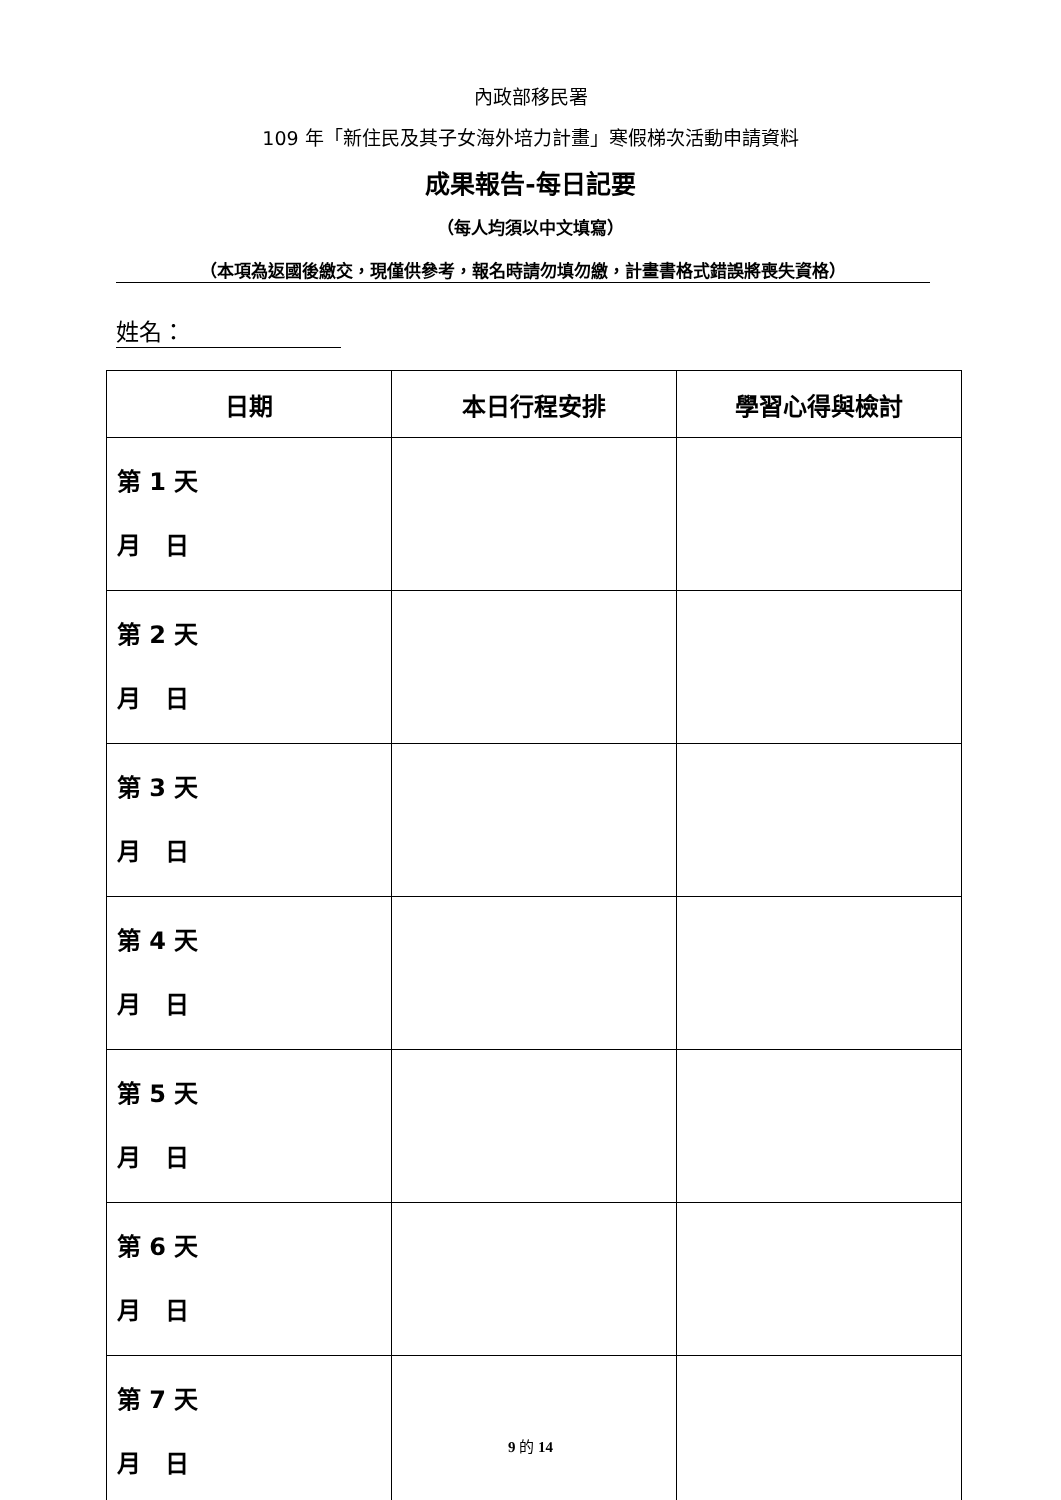內政部移民署
109 年「新住民及其子女海外培力計畫」寒假梯次活動申請資料
成果報告-每日記要
（每人均須以中文填寫）
（本項為返國後繳交，現僅供參考，報名時請勿填勿繳，計畫書格式錯誤將喪失資格）
姓名：
| 日期 | 本日行程安排 | 學習心得與檢討 |
| --- | --- | --- |
| 第 1 天 月 日 | | |
| 第 2 天 月 日 | | |
| 第 3 天 月 日 | | |
| 第 4 天 月 日 | | |
| 第 5 天 月 日 | | |
| 第 6 天 月 日 | | |
| 第 7 天 月 日 | | |
9 的 14